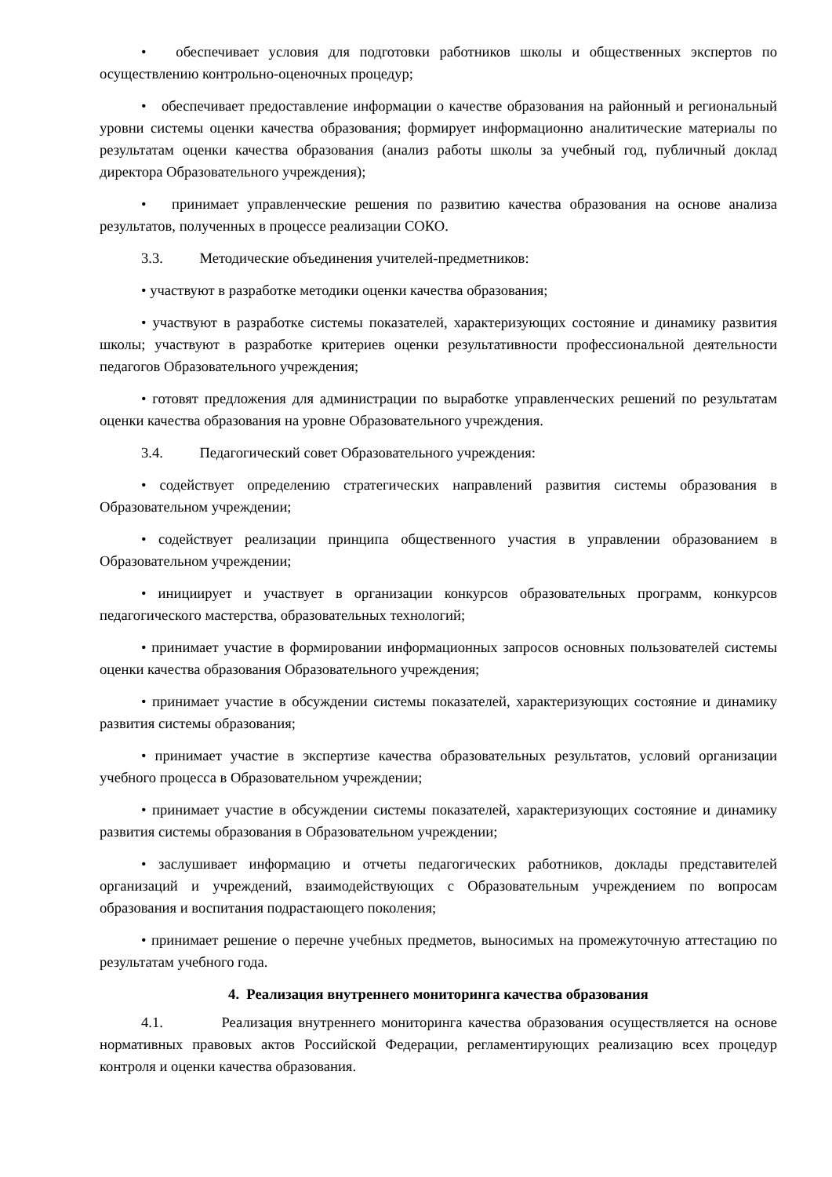• обеспечивает условия для подготовки работников школы и общественных экспертов по осуществлению контрольно-оценочных процедур;
• обеспечивает предоставление информации о качестве образования на районный и региональный уровни системы оценки качества образования; формирует информационно аналитические материалы по результатам оценки качества образования (анализ работы школы за учебный год, публичный доклад директора Образовательного учреждения);
• принимает управленческие решения по развитию качества образования на основе анализа результатов, полученных в процессе реализации СОКО.
3.3. Методические объединения учителей-предметников:
• участвуют в разработке методики оценки качества образования;
• участвуют в разработке системы показателей, характеризующих состояние и динамику развития школы; участвуют в разработке критериев оценки результативности профессиональной деятельности педагогов Образовательного учреждения;
• готовят предложения для администрации по выработке управленческих решений по результатам оценки качества образования на уровне Образовательного учреждения.
3.4. Педагогический совет Образовательного учреждения:
• содействует определению стратегических направлений развития системы образования в Образовательном учреждении;
• содействует реализации принципа общественного участия в управлении образованием в Образовательном учреждении;
• инициирует и участвует в организации конкурсов образовательных программ, конкурсов педагогического мастерства, образовательных технологий;
• принимает участие в формировании информационных запросов основных пользователей системы оценки качества образования Образовательного учреждения;
• принимает участие в обсуждении системы показателей, характеризующих состояние и динамику развития системы образования;
• принимает участие в экспертизе качества образовательных результатов, условий организации учебного процесса в Образовательном учреждении;
• принимает участие в обсуждении системы показателей, характеризующих состояние и динамику развития системы образования в Образовательном учреждении;
• заслушивает информацию и отчеты педагогических работников, доклады представителей организаций и учреждений, взаимодействующих с Образовательным учреждением по вопросам образования и воспитания подрастающего поколения;
• принимает решение о перечне учебных предметов, выносимых на промежуточную аттестацию по результатам учебного года.
4. Реализация внутреннего мониторинга качества образования
4.1. Реализация внутреннего мониторинга качества образования осуществляется на основе нормативных правовых актов Российской Федерации, регламентирующих реализацию всех процедур контроля и оценки качества образования.